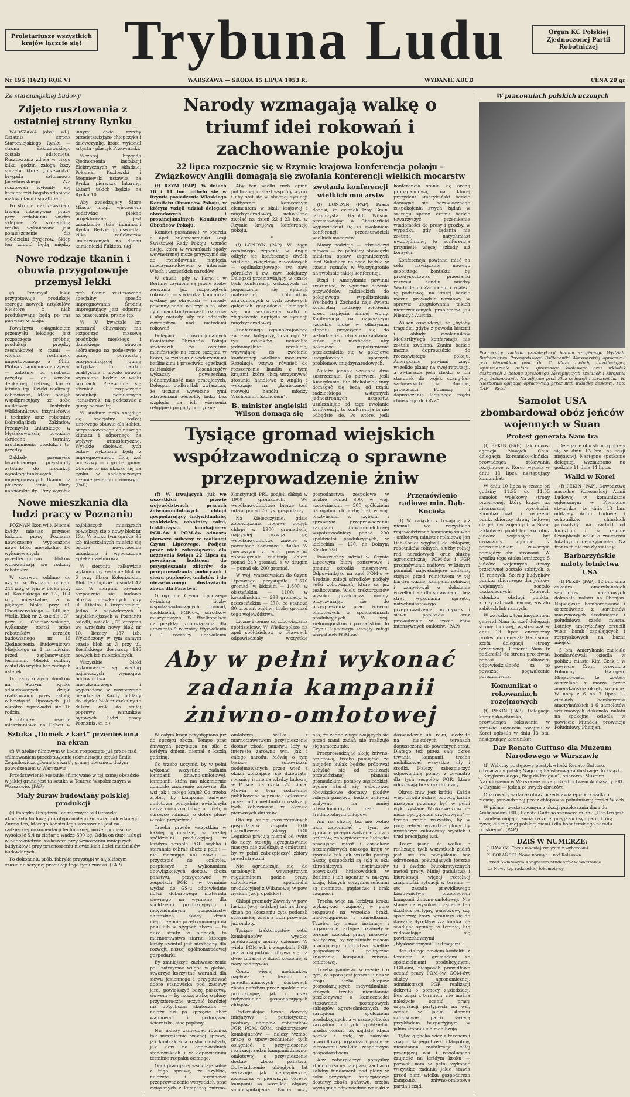Proletariusze wszystkich krajów łączcie się!
Trybuna Ludu
Organ KC Polskiej Zjednoczonej Partii Robotniczej
Nr 195 (1621) ROK VI WARSZAWA — ŚRODA 15 LIPCA 1953 R. WYDANIE ABCD CENA 20 gr
Ze staromiejskiej budowy
Zdjęto rusztowania z ostatniej strony Rynku
WARSZAWA (obsł. wł.). Ostatnia strona Staromiejskiego Rynku — strona Zakrzewskiego została odsłonięta. Rusztowania zdjęła w ciągu kilku godzin załoga bazy sprzętu, której „przewodzi” brygada szturmowa Jarzębowskiego. Zza rusztowań wyłoniły się kamieniczki bogato zdobione malowidłami i sgraffitem.
Po stronie Zakrzewskiego trwają intensywne prace przy ozdabianiu wnętrz sklepów. Ze szczególną troską wykańczane jest pomieszczenie dla spółdzielni fryzjerów. Sklep ten zdobić będą między innymi dwie rzeźby przedstawiające chłopczyka i dziewczynkę, które wykonał artysta - plastyk Piwowarski.
Wczoraj brygada Zjednoczenia Instalacji Elektrycznych w składzie: Pokarski, Kozłowski i Stepniewski ustawiła na Rynku pierwszą latarnię. Latarń takich będzie na Rynku 10.
Aby zwiedzający Stare Miasto mogli wieczorem podziwiać piękno projektowane jest urządzenie stałej iluminacji Rynku. Będzie go oświetlać kilka reflektorów umieszczonych na dachu kamieniczki Fukiera. (kg)
Nowe rodzaje tkanin i obuwia przygotowuje przemysł lekki
(f) Przemysł lekki przygotowuje produkcję szeregu nowych artykułów. Niektóre z nich produkowane będą po raz pierwszy w kraju.
Poważnym osiągnięciem przemysłu lekkiego jest rozpoczęcie próbnej produkcji przędzy czesankowej z ramii — włókna roślinnego importowanego z Chin. Płótna z ramii można używać — zależnie od grubości przędzy — do wyrobu delikatnej bielizny, kurtek letnich itp. Dzięki realizacji zobowiązań, które podjęli współpracujący ze sobą naukowcy Instytutu Włókiennictwa, inżynierowie i technicy oraz robotnicy Dolnośląskich Zakładów Przemysłu Lniarskiego w Mysłakowicach, poważnie skrócono terminy uruchomienia produkcji tej przędzy.
Zakłady przemysłu bawełnianego przystąpiły ostatnio do produkcji wysokogatunkowych, impregnowanych tkanin na płaszcze letnie, bluzy narciarskie itp. Przy wyrobie tych tkanin zastosowano specjalny sposób impregnowania. Środek impregnujący jest odporny na prasowanie, pranie itp.
W IV kwartale br. przemysł obuwniczy ma rozpocząć masową produkcję męskiego i damskiego obuwia skórzanego na podeszwie z gumy porowatej, przypominającej gumę indyjską. To bardzo praktyczne i trwałe obuwie wyrabiane będzie w wielu fasonach. Przewiduje się również rozpoczęcie produkcji popularnych „tenisówek” na podeszwie z gumy porowatej.
W stadium prób znajduje się specjalny rodzaj zimowego obuwia dla kobiet, przystosowanego do naszego klimatu i odpornego na wpływy atmosferyczne. Wysokie cholewki tych butów wykonane będą z impregnowanego filcu, zaś podeszwy — z grubej gumy. Obuwie to ma ukazać się na rynku w nadchodzącym sezonie jesienno - zimowym. (PAP)
Nowe mieszkania dla ludzi pracy w Poznaniu
POZNAŃ (kor. wł.). Niemal każdy miesiąc przynosi ludziom pracy Poznania nowoczesne wyposażone nowe bloki mieszkalne. Do wykonywanych przedterminowo bloków wprowadzają się rodziny robotnicze.
W czerwcu oddano do użytku w Poznaniu ogółem 244 izby, w tym w bloku przy ul. Kosińskiego nr 1-2, 104 izby mieszkalne, a w pięknym bloku przy ul. Chociszewskiego — 140 izb. Wielki blok nr 2 osiedla „C”, przy ul. Chociszewskiego, wykonany został przez robotników zarządu budowlanego nr 15 Zjednoczenia Budownictwa Miejskiego nr 1 na miesiąc przed zaplanowanym terminem. Obiekt oddany został do użytku bez żadnych usterek.
Do zabytkowych domków na Starym Rynku odbudowanych dzięki realizowaniu przez załogę zobowiązań lipcowych już wkrótce wprowadzi się 16 rodzin.
Robotnicze osiedle mieszkaniowe na Dębcu w najbliższych miesiącach powiększy się o nowy blok nr 13a. W bloku tym oprócz 85 izb mieszkalnych mieścić się będzie nowocześnie urządzona i wyposażona apteka dzielnicowa.
W sierpniu całkowicie wykończony zostanie blok nr 6 przy Placu Kolegiackim. Blok ten będzie posiadał 47 izb. W sierpniu również rozpocznie się budowa bloków mieszkalnych przy ul. Libelta i Inżynierskiej. Jedno z największych i najpiękniejszych w Poznaniu osiedli, osiedle „C” otrzyma we wrześniu nowy blok nr 10, liczący 137 izb. Wykończony w tym samym czasie blok nr 3 przy ul. Kosińskiego dostarczy 136 nowych izb mieszkalnych.
Wszystkie bloki wykonywane są według najnowszych wymogów budownictwa mieszkaniowego i wyposażone w nowoczesne urządzenia. Każdy oddany do użytku blok mieszkalny to dalszy krok do stałej poprawy warunków bytowych ludzi pracy Poznania. (r. c.)
Sztuka „Domek z kart” przeniesiona na ekran
(f) W atelier filmowym w Łodzi rozpoczęto już prace nad sfilmowaniem przedstawienia (ekranizacją) sztuki Emila Zegadłowicza „Domek z kart”, granej obecnie z dużym powodzeniem w Warszawie.
Przedstawienie zostanie sfilmowane w tej samej obsadzie w jakiej grana jest ta sztuka w Teatrze Współczesnym w Warszawie. (PAP)
Mały żuraw budowlany polskiej produkcji
(f) Fabryka Urządzeń Technicznych w Ostrówku ukończyła budowę prototypu małego żurawia budowlanego. Żuraw ten, którego konstrukcja wzorowana jest na radzieckiej dokumentacji technicznej, może podnieść na wysokość 5,4 m ciężar o wadze 500 kg. Odda on duże usługi w budownictwie, zwłaszcza przy wznoszeniu mniejszych budynków i przy przenoszeniu niewielkich ilości materiałów budowlanych.
Po dokonaniu prób, fabryka przystąpi w najbliższym czasie do seryjnej produkcji tego typu żurawi. (PAP)
Narody wzmagają walkę o triumf idei rokowań i zachowanie pokoju
22 lipca rozpocznie się w Rzymie krajowa konferencja pokoju – Związkowcy Anglii domagają się zwołania konferencji wielkich mocarstw
(f) RZYM (PAP). W dniach 10 i 11 bm. odbyło się w Rzymie posiedzenie Włoskiego Komitetu Obrońców Pokoju, w którym wzięli udział delegaci obwodowych i prowincjonalnych Komitetów Obrońców Pokoju.
Komitet postanowił, w oparciu o apel budapeszteński sesji Światowej Rady Pokoju, wzmóc akcję, która w warunkach zgody wewnętrznej może przyczynić się do rozładowania napięcia międzynarodowego w interesie Włoch i wszystkich narodów.
W chwili, gdy w Korei i w Berlinie czynione są jawne próby zerwania już rozpoczętych rokowań, — stwierdza komunikat wydany po obradach — narody powinny nadal walczyć o to, aby dyplomaci kontynuowali rozmowy i aby metody siły nie odniosły zwycięstwa nad metodami rokowań.
Delegaci prowincjonalnych Komitetów Obrońców Pokoju stwierdzili, że ostatnie manifestacje na rzecz rozejmu w Korei, w związku z wydarzeniami berlińskimi i przeciwko egzekucji małżonków Rosenbergów wykazały powszechną jednomyślność mas pracujących. Delegaci podkreślali zwłaszcza, że uczucia wywołane tymi zdarzeniami zespoliły ludzi bez względu na ich wierzenia religijne i poglądy polityczne.
Aby ten wielki ruch opinii publicznej znalazł wspólny wyraz i aby stał się w obecnej sytuacji politycznej koniecznym elementem w skali krajowej i międzynarodowej, uchwalono zwołać na dzień 22 i 23 bm. w Rzymie krajową konferencję pokoju.
*
(f) LONDYN (PAP). W ciągu ostatniego tygodnia w Anglii odbyły się konferencje dwóch wielkich związków zawodowych — ogólnokrajowego zw. zaw. górników i zw. zaw. kolejarzy. Delegaci przemawiający w czasie tych konferencji wskazywali na pogorszenie się sytuacji materialnej robotników zatrudnionych w tych czołowych gałęziach gospodarki. Domagali się oni wzmożenia walki o złagodzenie napięcia w sytuacji międzynarodowej.
Konferencja ogólnokrajowego zw. zaw. kolejarzy, liczącego 20 tys członków, uchwaliła jednomyślnie rezolucję, wzywającą do zwołania konferencji wielkich mocarstw. Rezolucja wzywa również do rozszerzenia handlu z tymi krajami, które chcą utrzymywać stosunki handlowe z Anglią i wskazuje na „konieczność rozwoju handlu między Wschodem i Zachodem”.
B. minister angielski Wilson domaga się zwołania konferencji wielkich mocarstw
(f) LONDYN (PAP). Prasa donosi, że członek Izby Gmin, labourzysta Harold Wilson, przemawiając w Chesterfield wypowiedział się za zwołaniem konferencji przedstawicieli wielkich mocarstw.
Mamy nadzieję — oświadczył mówca — że pełniący obowiązki ministra spraw zagranicznych lord Salisbury nalegać będzie w czasie rozmów w Waszyngtonie na zwołanie takiej konferencji.
Rząd i Amerykanie powinni zrozumieć, że wyraźne dążenie przywódców radzieckich do pokojowego współistnienia Wschodu i Zachodu daje światu konkretną nadzieję położenia kresu napięciu zimnej wojny. Konferencja na najwyższym szczeblu może w olbrzymim stopniu przyczynić się do wzbudzenia u obu stron zaufania, które jest niezbędne, aby pokojowe współistnienie przekształciło się w pokojowe uregulowanie spornych problemów międzynarodowych.
Należy jednak wysunąć dwa zastrzeżenia: Po pierwsze, jeśli Amerykanie, lub ktokolwiek inny domagać się będą od rządu radzieckiego wstępnych jednostronnych ustępstw, uzależniając od tego zwołanie konferencji, to konferencja ta nie odbędzie się. Po wtóre, jeśli konferencja stanie się areną propagandową, na której prezydent amerykański będzie domagać się bezzwłocznego zaspokojenia swych żądań w szeregu spraw, czemu będzie towarzyszyć przenikanie wiadomości do prasy i groźby, w wypadku, gdy żądania nie zostaną natychmiast uwzględnione, to konferencja przyniesie więcej szkody niż korzyści.
Konferencja powinna mieć na celu nawiązanie nowego osobistego kontaktu, by przedyskutować przesłanki rozwoju handlu między Wschodem i Zachodem i znaleźć tę podstawę, na której będzie można prowadzić rozmowy w sprawie uregulowania takich nierozwiązanych problemów jak Niemcy i Austria.
Wilson oświadczył, że „byłoby tragedią, gdyby z powodu histerii i obłudy zwolenników McCarthy'ego konferencja nie została zwołana. Zanim będzie można doprowadzić do rzeczywistego pokoju, Amerykanie powinni zmyć wszelkie plamy na swej reputacji, a zwłaszcza jeśli chodzi o ich stosunek do wojsk czang-kai-szekowskich w Burmie, przyszłości Formozy i dopuszczenia legalnego rządu chińskiego do ONZ”.
Tysiące gromad wiejskich współzawodniczą o sprawne przeprowadzenie żniw
(f) W trwających już we wszystkich prawie województwach pracach żniwno-omłotowych chłopi gospodarujący indywidualnie, spółdzielcy, robotnicy rolni, traktorzyści, kombajnerzy PGR-ów i POM-ów odnoszą pierwsze sukcesy w realizacji Czynu Lipcowego. Podjęte przez nich zobowiązania dla uczczenia Święta 22 Lipca są poważnym bodźcem do przyspieszania zbiorów, do przeprowadzania podorywek i siewu poplonów, omłotów i do niezwłocznego dostawiania zboża dla Państwa.
O ogromie Czynu Lipcowego świadczą liczby współzawodniczących gromad, spółdzielni, PGR-ów, ośrodków maszynowych. W Wielkopolsce na przykład zobowiązania dla uczczenia 9 rocznicy Wyzwolenia i 1 rocznicy uchwalenia Konstytucji PRL podjęli chłopi w 1900 gromadach. We współzawodnictwie bierze tam udział ponad 70 tys. gospodarzy.
Na Kielecczyźnie, gdzie zobowiązania lipcowe podjęli chłopi w 1800 gromadach, najżywiej rozwija się współzawodnictwo żniwne w powiatach Kozienice i Busko. W pierwszym z tych powiatów zobowiązania realizują chłopi ponad 240 gromad, a w drugim — ponad ok. 200 gromad.
W woj. warszawskim do Czynu Lipcowego przystąpiło 2.570 gromad, w łódzkim — 1.600, w olsztyńskim — 1100, w koszalińskim — 583 gromady, w szczecińskim — 230, co stanowi 80 procent ogólnej liczby gromad tego województwa.
Liczne i cenne są zobowiązania spółdzielców. W Wielkopolsce na apel spółdzielców w Pławcach odpowiedziały wszystkie gospodarstwa zespołowe w liczbie ponad 800, w woj. szczecińskim — 500 spółdzielni na ogólną ich liczbę 650, w woj. olsztyńskim w szybkim i sprawnym przeprowadzeniu kampanii żniwno-omłotowej współzawodniczy ponad 200 spółdzielni produkcyjnych, w kieleckim — 120, na Dolnym Śląsku 750.
Powszechny udział w Czynie Lipcowym biorą państwowe i gminne ośrodki maszynowe. Odpowiadając na apel POM-u w Środzie, załogi ośrodków podjęły setki zobowiązań, które są już realizowane. Wielu traktorzystów wysoko przekracza normy, przyczyniając się do przyspieszenia prac żniwno-omłotowych w spółdzielniach produkcyjnych. W woj. zielonogórskim i poznańskim do Czynu Lipcowego stanęły załogi wszystkich POM-ów.
Przemówienie radiowe min. Dąb-Kocioła
(f) W związku z trwającą już niemal we wszystkich województwach kampanią żniwno - omłotową minister rolnictwa Jan Dąb-Kocioł wygłosił do chłopów, robotników rolnych, służby rolnej rad narodowych oraz służby agronomicznej POM-ów i PGR przemówienie radiowe, w którym pomniał najważniejsze zadania, stojące przed rolnictwem w tej bardzo ważnej kampanii rolniczej i zaapelował o dołożenie wszelkich sił dla sprawnego i bez strat wykonania sprzętu, natychmiastowego przeprowadzenia podorywek i siewu poplonów oraz prowadzenia w czasie żniw intensywnych omłotów. (PAP)
Aby w pełni wykonać zadania kampanii żniwno-omłotowej
W całym kraju przystąpiono już do sprzętu zboża. Tempo prac żniwnych przybiera na sile z każdym dniem, niemal z każdą godziną.
Co trzeba uczynić, by w pełni wykonać wszystkie zadania kampanii żniwno-omłotowej, kampanii, która ma niezmiernie doniosłe znaczenie zarówno dla wsi jak i całego kraju? Co trzeba zrobić, by kampania żniwno-omłotowa pomyślnie uwieńczyła naszą coroczną bitwę o chleb, o surowce rolnicze, o dobre plony w roku przyszłym?
Trzeba przede wszystkim w każdej gromadzie, w każdej spółdzielni produkcyjnej, w każdym zespole PGR szybko i starannie zebrać zboże z pola i — nie marnując ani chwili — przystąpić do omłotów, pospieszyć z wykonaniem obowiązkowych dostaw zboża państwu, przygotować w zespołach PGR i w terminie wydać do GS-u odpowiednie ilości doborowego materiału siewnego na wymianę dla spółdzielni produkcyjnych i indywidualnych gospodarstw chłopskich. Każdy dzień niepotrzebnie przetrzymanego na pniu lub w stygach zboża — to duże straty w plonach, to marnotrawstwo ziarna, którego każdy kwintal jest niezbędny dla rozwoju naszej ogólnonarodowej gospodarki.
By zmniejszyć zachwaszczenie pól, zatrzymać wilgoć w glebie, stworzyć korzystne warunki dla siewu jesiennego i przygotować dobre stanowiska pod zasiewy jare, powiększyć bazę paszową, słowem — by naszą walkę o plony przyszłoroczne uczynić bardziej niż dotychczas skuteczną — należy tuż po sprzęcie zbóż wapnować i podorywać ścierniska, siać poplony.
Nie należy zaniedbać również tak niezmiernie ważnej sprawy, jak kontraktacja roślin oleistych, jak siew na odpowiednich stanowiskach i w odpowiednim terminie rzepaku ozimego.
Ogół pracującej wsi zdaje sobie z tego sprawę, że szybkie, należyte i terminowe przeprowadzenie wszystkich prac związanych z kampanią żniwno-omłotową, walka z marnotrawstwem przyspieszenie dostaw zboża państwu leży w interesie zarówno wsi, jak i całego narodu. Mówią o tym tysiące zobowiązań podejmowanych przez wieś z okazji zbliżającej się dziewiątej rocznicy istnienia władzy ludowej w Polsce, na cześć 22 Lipca. Mówią o tym codziennie publikowane w prasie i ogłaszane przez radio meldunki o realizacji tych zobowiązań w okresie pierwszych dni żniw.
Oto np. załogi poszczególnych gospodarstw zespołu PGR Gierałtowice (okręg PGR Legnica) pracują niemal od świtu do nocy, stosują agregatowanie maszyn nie zwlekają z omłotami, by w pełni zabezpieczyć zbiory przed stratami.
Nie ograniczają się do ustalonych wewnętrznym regulaminem godzin pracy członkowie spółdzielni produkcyjnej z Wilamowej w pow. nyskim (woj. opolskie).
Chłopi gromady Zawady w pow. łaskim (woj. łódzkie) tuż na drugi dzień po skoszeniu żyta podorali ścierniska; wielu z nich prowadzi już omłoty.
Tysiące traktorzystów, setki kombajnerów wysoko przekraczają normy dzienne. W wielu POM-ach i zespołach PGR praca ciągników odbywa się na dwie zmiany: w dzień koszenie, w nocy podorywka.
Coraz więcej meldunków napływa z terenu o przedterminowych dostawach zboża państwu przez spółdzielnie produkcyjne, jak i przez indywidualne gospodarujących chłopów.
Podkreślając liczne dowody inicjatywy i patriotycznej postawy chłopów, robotników PGR, POM, GOM, traktorzystów, kombajnerów — należy wzmóc pracę o upowszechnienie tych osiągnięć, o przyspieszenie realizacji zadań kampanii żniwno-omłotowej, o przyspieszenie dostaw zboża państwu. Doświadczenie ubiegłych lat wskazuje jak niebezpieczne, zwłaszcza w pierwszym okresie kampanii są wszelkie objawy samouspokojenia. Partia uczy nas, że żadne z wysuwających się przed nami zadań nie realizuje się samorzutnie.
Przeprowadzając akcję żniwno-omłotową, trzeba pamiętać, że niejeden kułak będzie próbował uchylać się od realizacji przewidzianej planami gromadzkimi pomocy sąsiedzkiej, będzie starał się sabotować obowiązkowe dostawy płodów rolnych państwu, będzie usiłował wpływać na mniej uświadomionych mało i średniorolnych chłopów.
Ani na chwilę też nie wolno nam zapominać o tym, że sprawne przeprowadzenie żniw i omłotów, zabezpieczenie ludności pracującej miast i ośrodków przemysłowych naszego kraju w żywność tak jak wszelki postęp naszej gospodarki są solą w oku zbrodniczych inspiratorów prowokacji hitlerowskich w Berlinie i ich agentur w naszym kraju, których sprzymierzeńcami są ciemnota, gapiostwo i brak czujności.
Trzeba więc na każdym kroku wykazywać czujność, w porę reagować na wszelkie braki, niedociągnięcia i zaniedbania. Trzeba, by nasze instancje i organizacje partyjne rozwinęły w terenie szeroką pracę masowo-polityczną, by wyjaśniały masom pracującego chłopstwa wielkie gospodarcze i polityczne znaczenie kampanii żniwno-omłotowej.
Trzeba pamiętać wreszcie i o tym, że spora jest jeszcze u nas w kraju liczba chłopów gospodarujących indywidualnie, których trzeba nieustannie przekonywać o konieczności stosowania postępowych zabiegów agrotechnicznych, że zarządom spółdzielni produkcyjnych, a w szczególności zarządom młodych spółdzielni, trzeba okazać jak najdalej idącą pomoc i radę w zakresie prawidłowej organizacji pracy, w kierowaniu wielkim, zespołowym gospodarstwem.
Aby zabezpieczyć pomyślny zbiór zboża na całej wsi, zadbać o solidny fundament pod plony w roku przyszłym, zabezpieczyć dostawy zboża państwu, trzeba wyciągnąć odpowiednie wnioski z doświadczeń ub. roku, kiedy to na niektórych terenach dopuszczono do poważnych strat. Dlatego też przez cały okres trwania kampanii, trzeba mobilizować wszystkie siły i środki. Należy zabezpieczyć odpowiednią pomoc z zewnątrz dla tych zespołów PGR, które odczuwają brak rąk do pracy.
Okres żniw jest krótki. Każda więc chwila dobrej pogody, każda maszyna powinny być w pełni wykorzystane. W okresie żniw nie może być „godzin urzędowych” — trzeba zrobić wszystko, by w porę zebrać wszystkie plony, by uwieńczyć całoroczny wysiłek i trud pracującej wsi.
Rzecz jasna, że walka o realizację tych wszystkich zadań jest nie do pomyślenia bez odrzucenia pokutujących jeszcze tu i ówdzie biurokratycznych metod pracy. Mniej gadulstwa i biurokracji, więcej rzetelnej znajomości sytuacji w terenie — oto zasada prawidłowego kierownictwa przebiegiem kampanii żniwno-omłotowej. Nie stanie na wysokości zadania ten działacz partyjny, państwowy czy społeczny, który ograniczy się do dawania dyrektyw zza biurka nie sondując sytuacji w terenie, lub zadowalając się powierzchownymi „błyskawicznymi” lustracjami.
Bez stałego bowiem kontaktu z terenem, z gromadami ze spółdzielniami produkcyjnymi, PGR-ami, niesposób prawidłowo ocenić pracy POM-ów, GOM-ów, służby agronomicznej, administracji PGR, realizacji dekretu o pomocy sąsiedzkiej. Bez więzi z terenem, nie można należycie ocenić pracy organizacji partyjnych na wsi, ocenić w jakim stopniu członkowie partii świecą przykładem bezpartyjnym, w jakim stopniu ich mobilizują.
Tylko głęboka więź z terenem i znajomość jego troski i kłopotów, nieustanna mobilizacja całej pracującej wsi i rewolucyjna czujność na każdym kroku — pozwoli nam w pełni wykonać wszystkie zadania jakie stawia przed nami wielka gospodarcza kampania żniwno-omłotowa partia i rząd.
W pracowniach polskich uczonych
Pracownicy zakładu prefabrykacji betonu sprężonego Wydziału Budownictwa Przemysłowego Politechniki Warszawskiej opracowali pod kierunkiem prof. dr. T. Kluza metodę umożliwiającą wprowadzenie betonu sprężonego kablowego oraz wkładek deskowych z betonu sprężonego zastępujących szalunek i zbrojenia przy betonowaniu. Na zdjęciu: prof. Kluz (z lewej) i asystent inż. H. Niezborała oglądają opracowaną przez nich wkładkę deskową. Foto CAF — Rytel
Samolot USA zbombardował obóz jeńców wojennych w Suan
Protest generała Nam Ira
(f) PEKIN (PAP). Jak donosi agencja Nowych Chin, delegacja koreańsko-chińska, prowadząca rokowania rozejmowe w Korei, wydała w dniu 13 lipca następujący komunikat:
W dniu 10 lipca w czasie od godziny 11.35 do 11.55 samolot wojskowy strony przeciwnej, który krążył na nieznacznej wysokości, zbombardował i ostrzelał punkt zbiorczy strony ludowej dla jeńców wojennych w Suan, jakkolwiek punkt ten jako obóz jeńców wojennych był oznaczony zgodnie z porozumieniem zawartym pomiędzy obu stronami. W wyniku tego ataku lotniczego 5 jeńców wojennych strony przeciwnej zostało zabitych, a 15 rannych. Szereg budynków punktu zbiorczego dla jeńców wojennych zostało uszkodzonych. Czterech członków obsługi punktu, którzy ratowali jeńców, zostało zabitych lub rannych.
W związku z tym incydentem generał Nam Ir, szef delegacji strony ludowej, wystosował w dniu 13 lipca energiczny protest do generała Harrisona, szefa delegacji strony przeciwnej. Generał Nam Ir podkreślił, że strona przeciwna ponosi całkowitą odpowiedzialność za to poważne pogwałcenie porozumienia.
Komunikat o rokowaniach rozejmowych
(f) PEKIN (PAP). Delegacja koreańsko-chińska, prowadząca rokowania w sprawie zawarcia rozejmu w Korei ogłosiła w dniu 13 bm. następujący komunikat:
Delegacje obu stron spotkały się w dniu 13 bm. na sesji niejawnej. Następne spotkanie delegacji wyznaczono na godzinę 11 dnia 14 lipca.
Walki w Korei
(f) PEKIN (PAP). Dowództwo naczelne Koreańskiej Armii Ludowej w komunikacie ogłoszonym w Phenjanie stwierdza, że dnia 13 bm. oddziały Armii Ludowej i ochotników chińskich prowadziły na zachód od Ionczhon i w rejonie Czanphenli walki o znaczeniu lokalnym z nieprzyjacielem. Na frontach nie zaszły zmiany.
Barbarzyńskie naloty lotnictwa USA
(f) PEKIN (PAP). 12 bm. silna eskadra amerykańskich samolotów odrzutowych dokonała nalotu na Phenjan. Największe bombardowano i ostrzeliwano z karabinów maszynowych śródmieście i południową część miasta. Lotnicy amerykańscy zrzucili wiele bomb zapalających i rozpryskowych na bazar miejski.
5 bm. Amerykanie zaciekle bombardowali osiedla w pobliżu miasta Kim Czak i w powiecie Cran, prowincja Północny Hamgen. Miejscowości te zostały ostrzelane z morza przez amerykańskie okręty wojenne. W nocy z 6 na 7 lipca 11 ciężkich bombowców amerykańskich i 6 samolotów szturmowych dokonało nalotu na spokojne osiedla w powiecie Mundok, prowincja Południowy Phenjan.
Dar Renato Guttuso dla Muzeum Narodowego w Warszawie
(f) Wybitny postępowy plastyk włoski Renato Guttuso, odznaczony polską Nagrodą Państwową za ilustracje do książki J. Stryjkowskiego „Bieg do Fragala”, ofiarował Muzeum Narodowemu w Warszawie — za pośrednictwem Ambasady PRL w Rzymie — jeden ze swych obrazów.
Ofiarowany w darze obraz przedstawia epizod z walki o ziemię, prowadzonej przez chłopów w południowej części Włoch.
W piśmie, wystosowanym z okazji przekazania daru do Ambasadora PRL, Renato Guttuso zaznacza m. in.: „Dar ten jest dowodem mojej uczucia szczerej przyjaźni i sympatii, którą żywię dla pięknej polskiej ziemi i dla bohaterskiego narodu polskiego”. (PAP)
DZIŚ W NUMERZE:
J. RAWICZ: Coraz mocniej związani z wyborcami
Z. GOŁAŃSKI: Nowe normy i... nóż Kolesowa
Przed Światowym Kongresem Studentów w Warszawie
L.: Nowy typ radzieckiej lokomotywy